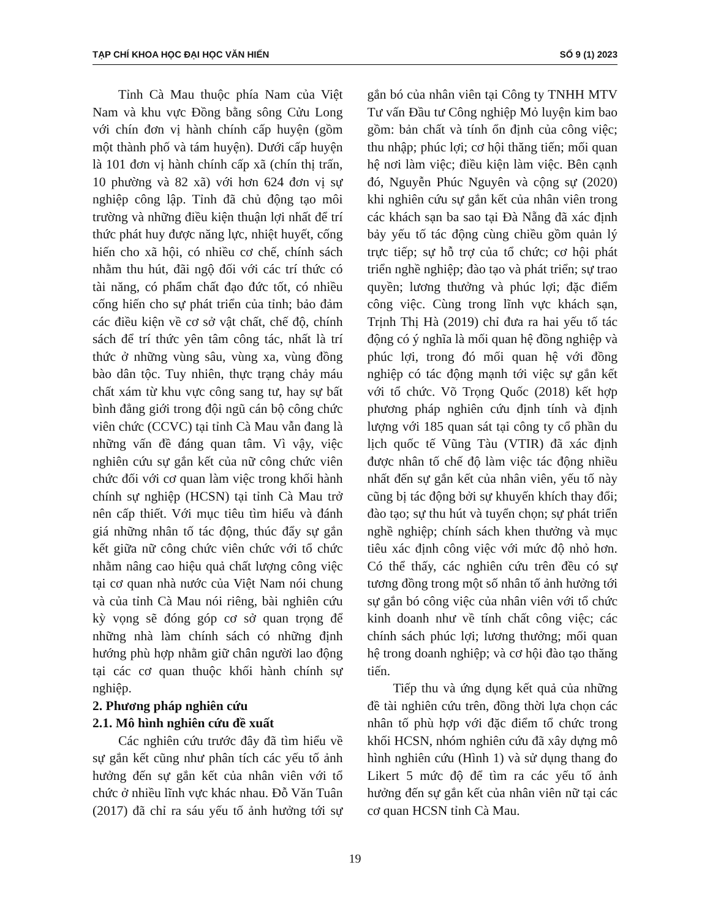TẠP CHÍ KHOA HỌC ĐẠI HỌC VĂN HIẾN SỐ 9 (1) 2023
Tỉnh Cà Mau thuộc phía Nam của Việt Nam và khu vực Đồng bằng sông Cửu Long với chín đơn vị hành chính cấp huyện (gồm một thành phố và tám huyện). Dưới cấp huyện là 101 đơn vị hành chính cấp xã (chín thị trấn, 10 phường và 82 xã) với hơn 624 đơn vị sự nghiệp công lập. Tỉnh đã chủ động tạo môi trường và những điều kiện thuận lợi nhất để trí thức phát huy được năng lực, nhiệt huyết, cống hiến cho xã hội, có nhiều cơ chế, chính sách nhằm thu hút, đãi ngộ đối với các trí thức có tài năng, có phẩm chất đạo đức tốt, có nhiều cống hiến cho sự phát triển của tỉnh; bảo đảm các điều kiện về cơ sở vật chất, chế độ, chính sách để trí thức yên tâm công tác, nhất là trí thức ở những vùng sâu, vùng xa, vùng đồng bào dân tộc. Tuy nhiên, thực trạng chảy máu chất xám từ khu vực công sang tư, hay sự bất bình đẳng giới trong đội ngũ cán bộ công chức viên chức (CCVC) tại tỉnh Cà Mau vẫn đang là những vấn đề đáng quan tâm. Vì vậy, việc nghiên cứu sự gắn kết của nữ công chức viên chức đối với cơ quan làm việc trong khối hành chính sự nghiệp (HCSN) tại tỉnh Cà Mau trở nên cấp thiết. Với mục tiêu tìm hiểu và đánh giá những nhân tố tác động, thúc đẩy sự gắn kết giữa nữ công chức viên chức với tổ chức nhằm nâng cao hiệu quả chất lượng công việc tại cơ quan nhà nước của Việt Nam nói chung và của tỉnh Cà Mau nói riêng, bài nghiên cứu kỳ vọng sẽ đóng góp cơ sở quan trọng để những nhà làm chính sách có những định hướng phù hợp nhằm giữ chân người lao động tại các cơ quan thuộc khối hành chính sự nghiệp.
2. Phương pháp nghiên cứu
2.1. Mô hình nghiên cứu đề xuất
Các nghiên cứu trước đây đã tìm hiểu về sự gắn kết cũng như phân tích các yếu tố ảnh hưởng đến sự gắn kết của nhân viên với tổ chức ở nhiều lĩnh vực khác nhau. Đỗ Văn Tuân (2017) đã chỉ ra sáu yếu tố ảnh hưởng tới sự gắn bó của nhân viên tại Công ty TNHH MTV Tư vấn Đầu tư Công nghiệp Mỏ luyện kim bao gồm: bản chất và tính ổn định của công việc; thu nhập; phúc lợi; cơ hội thăng tiến; mối quan hệ nơi làm việc; điều kiện làm việc. Bên cạnh đó, Nguyễn Phúc Nguyên và cộng sự (2020) khi nghiên cứu sự gắn kết của nhân viên trong các khách sạn ba sao tại Đà Nẵng đã xác định bảy yếu tố tác động cùng chiều gồm quản lý trực tiếp; sự hỗ trợ của tổ chức; cơ hội phát triển nghề nghiệp; đào tạo và phát triển; sự trao quyền; lương thưởng và phúc lợi; đặc điểm công việc. Cùng trong lĩnh vực khách sạn, Trịnh Thị Hà (2019) chỉ đưa ra hai yếu tố tác động có ý nghĩa là mối quan hệ đồng nghiệp và phúc lợi, trong đó mối quan hệ với đồng nghiệp có tác động mạnh tới việc sự gắn kết với tổ chức. Võ Trọng Quốc (2018) kết hợp phương pháp nghiên cứu định tính và định lượng với 185 quan sát tại công ty cổ phần du lịch quốc tế Vũng Tàu (VTIR) đã xác định được nhân tố chế độ làm việc tác động nhiều nhất đến sự gắn kết của nhân viên, yếu tố này cũng bị tác động bởi sự khuyến khích thay đổi; đào tạo; sự thu hút và tuyển chọn; sự phát triển nghề nghiệp; chính sách khen thưởng và mục tiêu xác định công việc với mức độ nhỏ hơn. Có thể thấy, các nghiên cứu trên đều có sự tương đồng trong một số nhân tố ảnh hưởng tới sự gắn bó công việc của nhân viên với tổ chức kinh doanh như về tính chất công việc; các chính sách phúc lợi; lương thưởng; mối quan hệ trong doanh nghiệp; và cơ hội đào tạo thăng tiến.
Tiếp thu và ứng dụng kết quả của những đề tài nghiên cứu trên, đồng thời lựa chọn các nhân tố phù hợp với đặc điểm tổ chức trong khối HCSN, nhóm nghiên cứu đã xây dựng mô hình nghiên cứu (Hình 1) và sử dụng thang đo Likert 5 mức độ để tìm ra các yếu tố ảnh hưởng đến sự gắn kết của nhân viên nữ tại các cơ quan HCSN tỉnh Cà Mau.
19